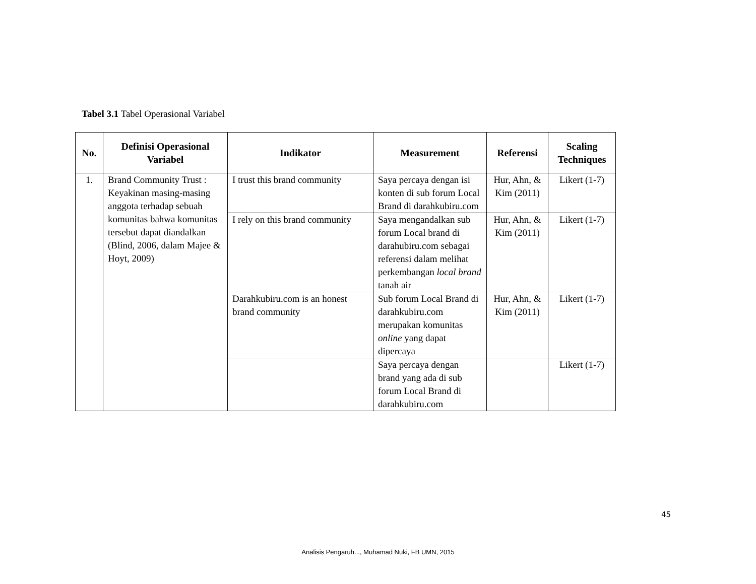Tabel 3.1 Tabel Operasional Variabel
| No. | Definisi Operasional Variabel | Indikator | Measurement | Referensi | Scaling Techniques |
| --- | --- | --- | --- | --- | --- |
| 1. | Brand Community Trust : Keyakinan masing-masing anggota terhadap sebuah komunitas bahwa komunitas tersebut dapat diandalkan (Blind, 2006, dalam Majee & Hoyt, 2009) | I trust this brand community | Saya percaya dengan isi konten di sub forum Local Brand di darahkubiru.com | Hur, Ahn, & Kim (2011) | Likert (1-7) |
| | | I rely on this brand community | Saya mengandalkan sub forum Local brand di darahubiru.com sebagai referensi dalam melihat perkembangan local brand tanah air | Hur, Ahn, & Kim (2011) | Likert (1-7) |
| | | Darahkubiru.com is an honest brand community | Sub forum Local Brand di darahkubiru.com merupakan komunitas online yang dapat dipercaya | Hur, Ahn, & Kim (2011) | Likert (1-7) |
| | | | Saya percaya dengan brand yang ada di sub forum Local Brand di darahkubiru.com | | Likert (1-7) |
45
Analisis Pengaruh..., Muhamad Nuki, FB UMN, 2015